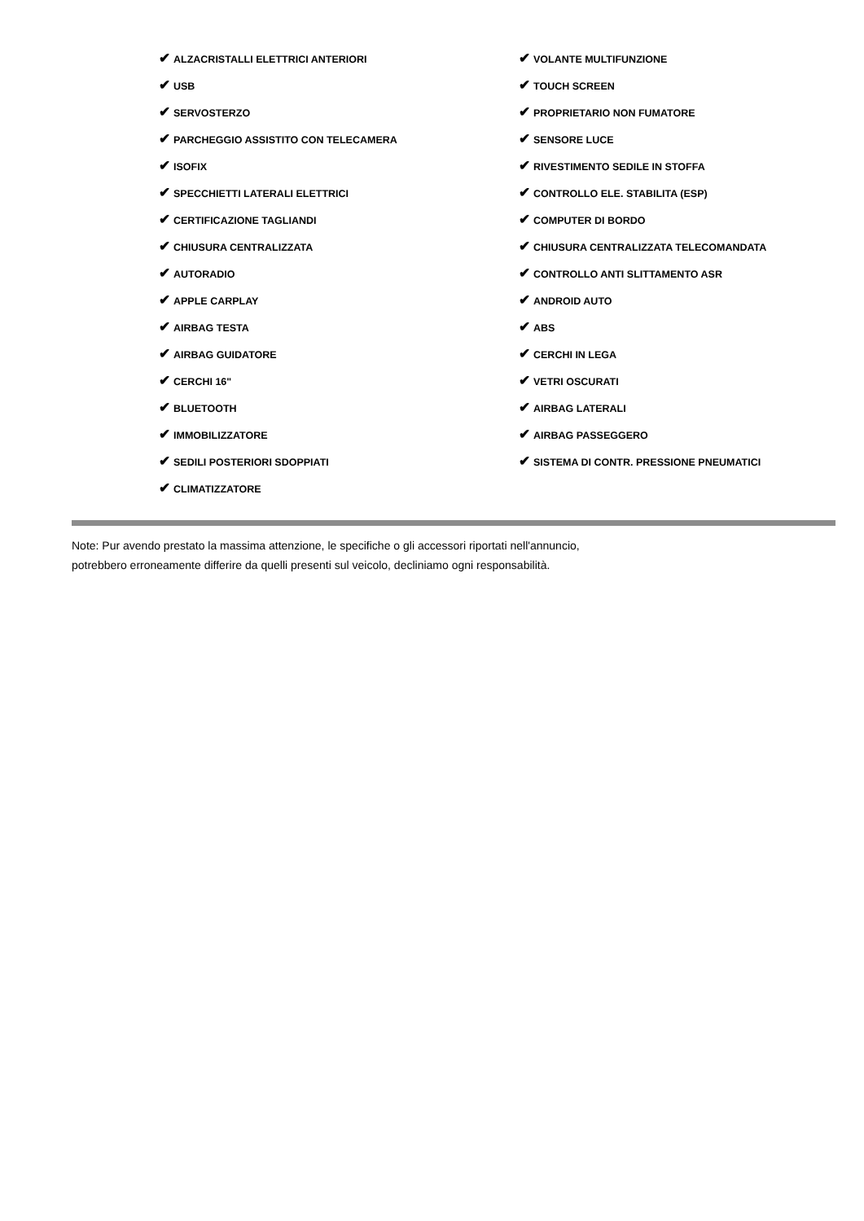| ✔ ALZACRISTALLI ELETTRICI ANTERIORI | ✔ VOLANTE MULTIFUNZIONE |
| ✔ USB | ✔ TOUCH SCREEN |
| ✔ SERVOSTERZO | ✔ PROPRIETARIO NON FUMATORE |
| ✔ PARCHEGGIO ASSISTITO CON TELECAMERA | ✔ SENSORE LUCE |
| ✔ ISOFIX | ✔ RIVESTIMENTO SEDILE IN STOFFA |
| ✔ SPECCHIETTI LATERALI ELETTRICI | ✔ CONTROLLO ELE. STABILITA (ESP) |
| ✔ CERTIFICAZIONE TAGLIANDI | ✔ COMPUTER DI BORDO |
| ✔ CHIUSURA CENTRALIZZATA | ✔ CHIUSURA CENTRALIZZATA TELECOMANDATA |
| ✔ AUTORADIO | ✔ CONTROLLO ANTI SLITTAMENTO ASR |
| ✔ APPLE CARPLAY | ✔ ANDROID AUTO |
| ✔ AIRBAG TESTA | ✔ ABS |
| ✔ AIRBAG GUIDATORE | ✔ CERCHI IN LEGA |
| ✔ CERCHI 16" | ✔ VETRI OSCURATI |
| ✔ BLUETOOTH | ✔ AIRBAG LATERALI |
| ✔ IMMOBILIZZATORE | ✔ AIRBAG PASSEGGERO |
| ✔ SEDILI POSTERIORI SDOPPIATI | ✔ SISTEMA DI CONTR. PRESSIONE PNEUMATICI |
| ✔ CLIMATIZZATORE | |
Note: Pur avendo prestato la massima attenzione, le specifiche o gli accessori riportati nell'annuncio,
potrebbero erroneamente differire da quelli presenti sul veicolo, decliniamo ogni responsabilità.